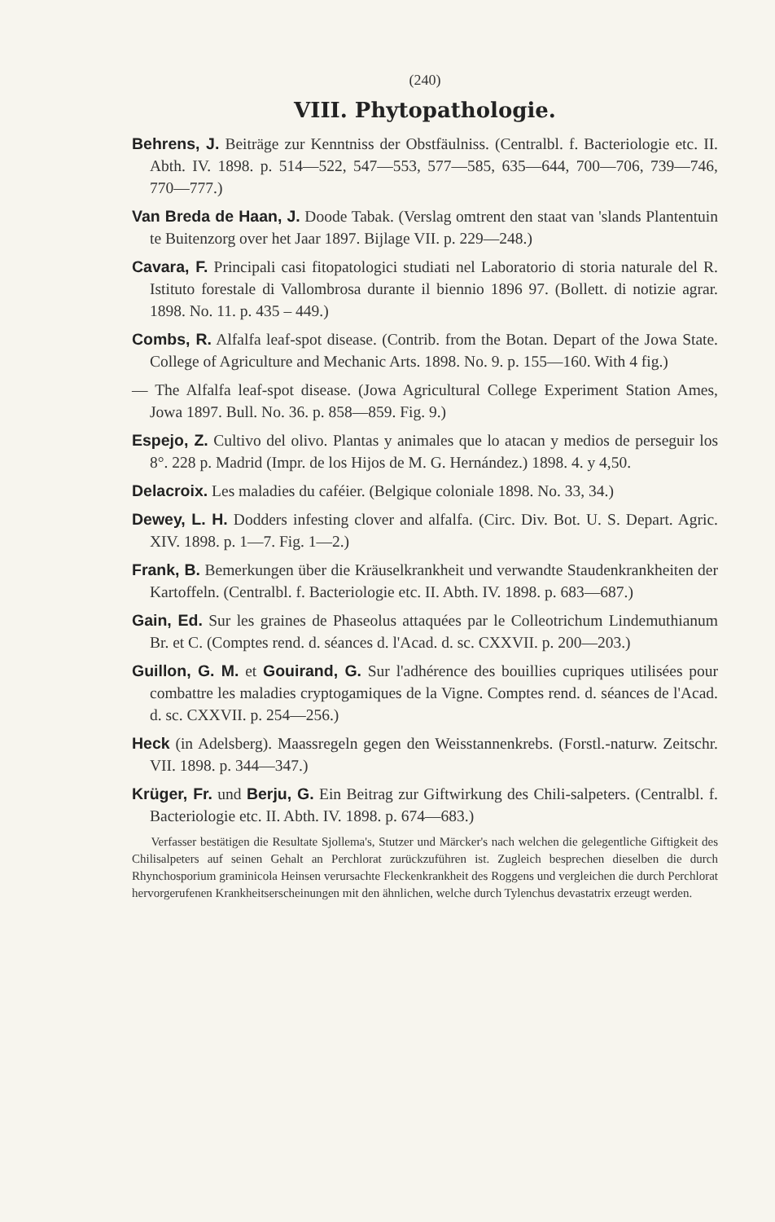(240)
VIII. Phytopathologie.
Behrens, J. Beiträge zur Kenntniss der Obstfäulniss. (Centralbl. f. Bacteriologie etc. II. Abth. IV. 1898. p. 514—522, 547—553, 577—585, 635—644, 700—706, 739—746, 770—777.)
Van Breda de Haan, J. Doode Tabak. (Verslag omtrent den staat van 'slands Plantentuin te Buitenzorg over het Jaar 1897. Bijlage VII. p. 229—248.)
Cavara, F. Principali casi fitopatologici studiati nel Laboratorio di storia naturale del R. Istituto forestale di Vallombrosa durante il biennio 1896 97. (Bollett. di notizie agrar. 1898. No. 11. p. 435 – 449.)
Combs, R. Alfalfa leaf-spot disease. (Contrib. from the Botan. Depart of the Jowa State. College of Agriculture and Mechanic Arts. 1898. No. 9. p. 155—160. With 4 fig.)
— The Alfalfa leaf-spot disease. (Jowa Agricultural College Experiment Station Ames, Jowa 1897. Bull. No. 36. p. 858—859. Fig. 9.)
Espejo, Z. Cultivo del olivo. Plantas y animales que lo atacan y medios de perseguir los 8°. 228 p. Madrid (Impr. de los Hijos de M. G. Hernández.) 1898. 4. y 4,50.
Delacroix. Les maladies du caféier. (Belgique coloniale 1898. No. 33, 34.)
Dewey, L. H. Dodders infesting clover and alfalfa. (Circ. Div. Bot. U. S. Depart. Agric. XIV. 1898. p. 1—7. Fig. 1—2.)
Frank, B. Bemerkungen über die Kräuselkrankheit und verwandte Staudenkrankheiten der Kartoffeln. (Centralbl. f. Bacteriologie etc. II. Abth. IV. 1898. p. 683—687.)
Gain, Ed. Sur les graines de Phaseolus attaquées par le Colleotrichum Lindemuthianum Br. et C. (Comptes rend. d. séances d. l'Acad. d. sc. CXXVII. p. 200—203.)
Guillon, G. M. et Gouirand, G. Sur l'adhérence des bouillies cupriques utilisées pour combattre les maladies cryptogamiques de la Vigne. Comptes rend. d. séances de l'Acad. d. sc. CXXVII. p. 254—256.)
Heck (in Adelsberg). Maassregeln gegen den Weisstannenkrebs. (Forstl.-naturw. Zeitschr. VII. 1898. p. 344—347.)
Krüger, Fr. und Berju, G. Ein Beitrag zur Giftwirkung des Chili-salpeters. (Centralbl. f. Bacteriologie etc. II. Abth. IV. 1898. p. 674—683.)
Verfasser bestätigen die Resultate Sjollema's, Stutzer und Märcker's nach welchen die gelegentliche Giftigkeit des Chilisalpeters auf seinen Gehalt an Perchlorat zurückzuführen ist. Zugleich besprechen dieselben die durch Rhynchosporium graminicola Heinsen verursachte Fleckenkrankheit des Roggens und vergleichen die durch Perchlorat hervorgerufenen Krankheitserscheinungen mit den ähnlichen, welche durch Tylenchus devastatrix erzeugt werden.